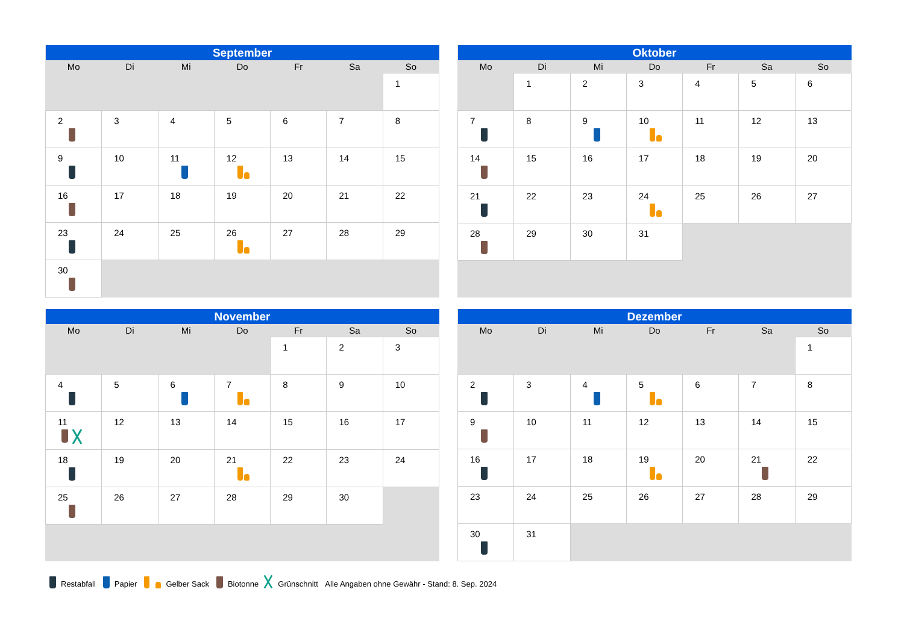| September | | | | | | |
| --- | --- | --- | --- | --- | --- | --- |
| Mo | Di | Mi | Do | Fr | Sa | So |
| | | | | | | 1 |
| 2 | 3 | 4 | 5 | 6 | 7 | 8 |
| 9 | 10 | 11 | 12 | 13 | 14 | 15 |
| 16 | 17 | 18 | 19 | 20 | 21 | 22 |
| 23 | 24 | 25 | 26 | 27 | 28 | 29 |
| 30 | | | | | | |
| Oktober | | | | | | |
| --- | --- | --- | --- | --- | --- | --- |
| Mo | Di | Mi | Do | Fr | Sa | So |
| | 1 | 2 | 3 | 4 | 5 | 6 |
| 7 | 8 | 9 | 10 | 11 | 12 | 13 |
| 14 | 15 | 16 | 17 | 18 | 19 | 20 |
| 21 | 22 | 23 | 24 | 25 | 26 | 27 |
| 28 | 29 | 30 | 31 | | | |
| November | | | | | | |
| --- | --- | --- | --- | --- | --- | --- |
| Mo | Di | Mi | Do | Fr | Sa | So |
| | | | | 1 | 2 | 3 |
| 4 | 5 | 6 | 7 | 8 | 9 | 10 |
| 11 | 12 | 13 | 14 | 15 | 16 | 17 |
| 18 | 19 | 20 | 21 | 22 | 23 | 24 |
| 25 | 26 | 27 | 28 | 29 | 30 | |
| Dezember | | | | | | |
| --- | --- | --- | --- | --- | --- | --- |
| Mo | Di | Mi | Do | Fr | Sa | So |
| | | | | | | 1 |
| 2 | 3 | 4 | 5 | 6 | 7 | 8 |
| 9 | 10 | 11 | 12 | 13 | 14 | 15 |
| 16 | 17 | 18 | 19 | 20 | 21 | 22 |
| 23 | 24 | 25 | 26 | 27 | 28 | 29 |
| 30 | 31 | | | | | |
Restabfall Papier Gelber Sack Biotonne Grünschnitt Alle Angaben ohne Gewähr - Stand: 8. Sep. 2024